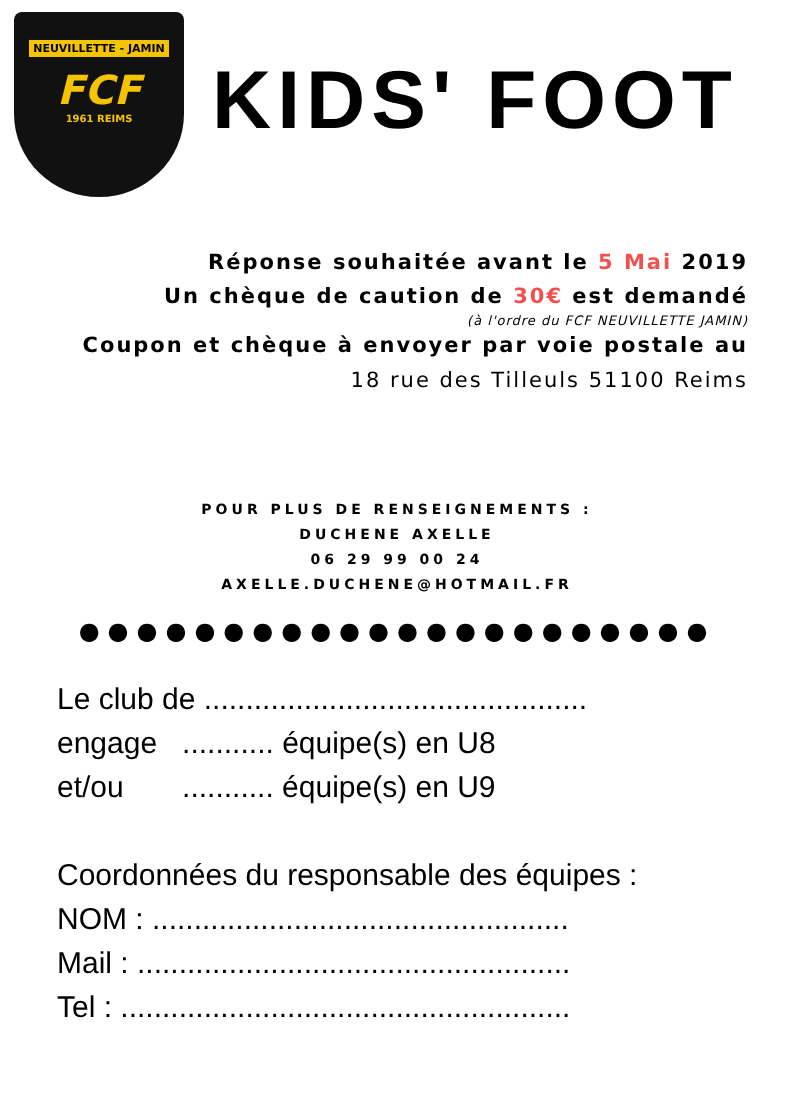NEUVILLETTE - JAMIN
FCF
1961 REIMS
KIDS' FOOT
Réponse souhaitée avant le 5 Mai 2019
Un chèque de caution de 30€ est demandé
(à l'ordre du FCF NEUVILLETTE JAMIN)
Coupon et chèque à envoyer par voie postale au
18 rue des Tilleuls 51100 Reims
POUR PLUS DE RENSEIGNEMENTS :
DUCHENE AXELLE
06 29 99 00 24
AXELLE.DUCHENE@HOTMAIL.FR
●●●●●●●●●●●●●●●●●●●●●●
Le club de ..............................................
engage ........... équipe(s) en U8
et/ou ........... équipe(s) en U9
Coordonnées du responsable des équipes :
NOM : ..................................................
Mail : ....................................................
Tel : ......................................................